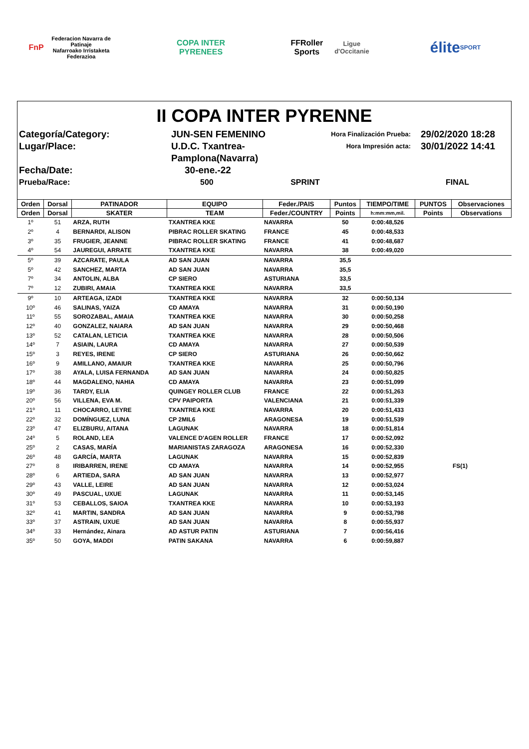FnP
Federacion Navarra de Patinaje
Nafarroako Irristaketa Federazioa
COPA INTER PYRENEES
FFRoller Sports
Ligue d'Occitanie
élite
SPORT
II COPA INTER PYRENNE
Categoría/Category:
JUN-SEN FEMENINO
Hora Finalización Prueba:
29/02/2020 18:28
Lugar/Place:
U.D.C. Txantrea-Pamplona(Navarra)
Hora Impresión acta:
30/01/2022 14:41
Fecha/Date:
30-ene.-22
Prueba/Race:
500 SPRINT
FINAL
| Orden | Dorsal | PATINADOR | EQUIPO | Feder./PAIS | Puntos | TIEMPO/TIME | PUNTOS | Observaciones |
| --- | --- | --- | --- | --- | --- | --- | --- | --- |
| Orden | Dorsal | SKATER | TEAM | Feder./COUNTRY | Points | h:mm:mm,mil. | Points | Observations |
| 1º | 51 | ARZA, RUTH | TXANTREA KKE | NAVARRA | 50 | 0:00:48,526 | | |
| 2º | 4 | BERNARDI, ALISON | PIBRAC ROLLER SKATING | FRANCE | 45 | 0:00:48,533 | | |
| 3º | 35 | FRUGIER, JEANNE | PIBRAC ROLLER SKATING | FRANCE | 41 | 0:00:48,687 | | |
| 4º | 54 | JAUREGUI, ARRATE | TXANTREA KKE | NAVARRA | 38 | 0:00:49,020 | | |
| 5º | 39 | AZCARATE, PAULA | AD SAN JUAN | NAVARRA | 35,5 | | | |
| 5º | 42 | SANCHEZ, MARTA | AD SAN JUAN | NAVARRA | 35,5 | | | |
| 7º | 34 | ANTOLIN, ALBA | CP SIERO | ASTURIANA | 33,5 | | | |
| 7º | 12 | ZUBIRI, AMAIA | TXANTREA KKE | NAVARRA | 33,5 | | | |
| 9º | 10 | ARTEAGA, IZADI | TXANTREA KKE | NAVARRA | 32 | 0:00:50,134 | | |
| 10º | 46 | SALINAS, YAIZA | CD AMAYA | NAVARRA | 31 | 0:00:50,190 | | |
| 11º | 55 | SOROZABAL, AMAIA | TXANTREA KKE | NAVARRA | 30 | 0:00:50,258 | | |
| 12º | 40 | GONZALEZ, NAIARA | AD SAN JUAN | NAVARRA | 29 | 0:00:50,468 | | |
| 13º | 52 | CATALAN, LETICIA | TXANTREA KKE | NAVARRA | 28 | 0:00:50,506 | | |
| 14º | 7 | ASIAIN, LAURA | CD AMAYA | NAVARRA | 27 | 0:00:50,539 | | |
| 15º | 3 | REYES, IRENE | CP SIERO | ASTURIANA | 26 | 0:00:50,662 | | |
| 16º | 9 | AMILLANO, AMAIUR | TXANTREA KKE | NAVARRA | 25 | 0:00:50,796 | | |
| 17º | 38 | AYALA, LUISA FERNANDA | AD SAN JUAN | NAVARRA | 24 | 0:00:50,825 | | |
| 18º | 44 | MAGDALENO, NAHIA | CD AMAYA | NAVARRA | 23 | 0:00:51,099 | | |
| 19º | 36 | TARDY, ELIA | QUINGEY ROLLER CLUB | FRANCE | 22 | 0:00:51,263 | | |
| 20º | 56 | VILLENA, EVA M. | CPV PAIPORTA | VALENCIANA | 21 | 0:00:51,339 | | |
| 21º | 11 | CHOCARRO, LEYRE | TXANTREA KKE | NAVARRA | 20 | 0:00:51,433 | | |
| 22º | 32 | DOMÍNGUEZ, LUNA | CP 2MIL6 | ARAGONESA | 19 | 0:00:51,539 | | |
| 23º | 47 | ELIZBURU, AITANA | LAGUNAK | NAVARRA | 18 | 0:00:51,814 | | |
| 24º | 5 | ROLAND, LEA | VALENCE D'AGEN ROLLER | FRANCE | 17 | 0:00:52,092 | | |
| 25º | 2 | CASAS, MARÍA | MARIANISTAS ZARAGOZA | ARAGONESA | 16 | 0:00:52,330 | | |
| 26º | 48 | GARCÍA, MARTA | LAGUNAK | NAVARRA | 15 | 0:00:52,839 | | |
| 27º | 8 | IRIBARREN, IRENE | CD AMAYA | NAVARRA | 14 | 0:00:52,955 | | FS(1) |
| 28º | 6 | ARTIEDA, SARA | AD SAN JUAN | NAVARRA | 13 | 0:00:52,977 | | |
| 29º | 43 | VALLE, LEIRE | AD SAN JUAN | NAVARRA | 12 | 0:00:53,024 | | |
| 30º | 49 | PASCUAL, UXUE | LAGUNAK | NAVARRA | 11 | 0:00:53,145 | | |
| 31º | 53 | CEBALLOS, SAIOA | TXANTREA KKE | NAVARRA | 10 | 0:00:53,193 | | |
| 32º | 41 | MARTIN, SANDRA | AD SAN JUAN | NAVARRA | 9 | 0:00:53,798 | | |
| 33º | 37 | ASTRAIN, UXUE | AD SAN JUAN | NAVARRA | 8 | 0:00:55,937 | | |
| 34º | 33 | Hernández, Ainara | AD ASTUR PATIN | ASTURIANA | 7 | 0:00:56,416 | | |
| 35º | 50 | GOYA, MADDI | PATIN SAKANA | NAVARRA | 6 | 0:00:59,887 | | |